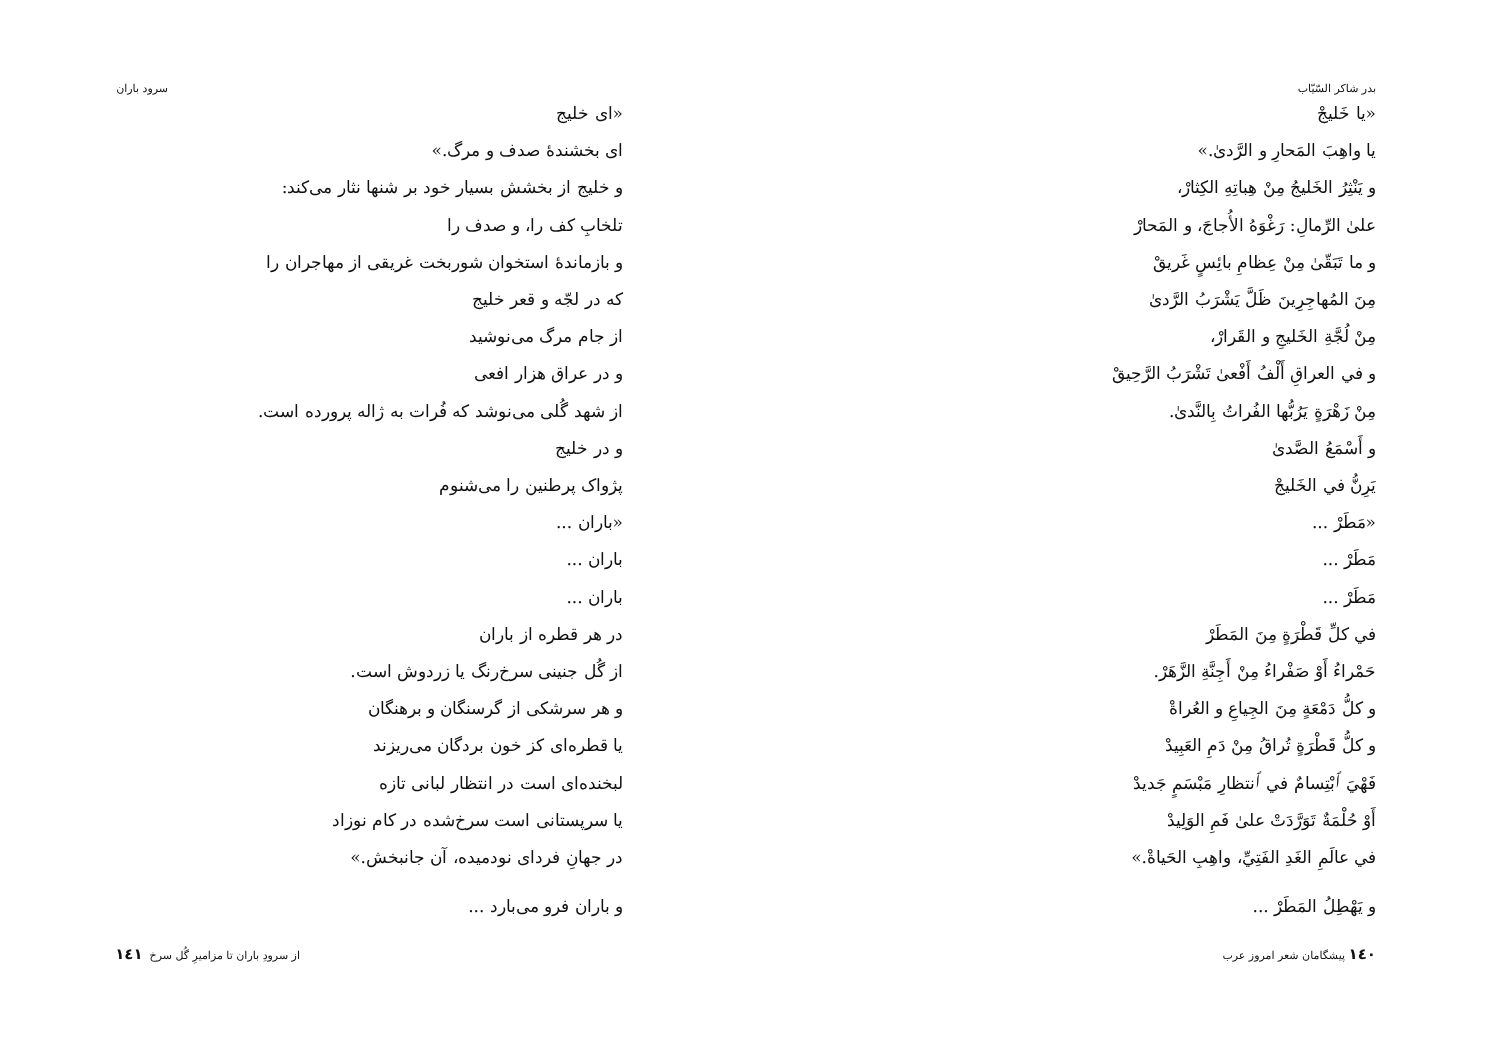بدر شاکر السّیّاب
«يا خَليجْ
يا واهِبَ المَحارِ و الرَّدىٰ.»
و يَنْثِرُ الخَليجُ مِنْ هِباتِهِ الكِثارْ،
علىٰ الرِّمالِ: رَغْوَهُ الأُجاجَ، و المَحارْ
و ما تَبَقّىٰ مِنْ عِظامِ بائِسٍ غَريقْ
مِنَ المُهاجِرِينَ ظَلَّ يَشْرَبُ الرَّدىٰ
مِنْ لُجَّةِ الخَليجِ و القَرارْ،
و في العراقِ أَلْفُ أَفْعىٰ تَشْرَبُ الرَّحِيقْ
مِنْ زَهْرَةٍ يَرُبُّها الفُراتُ بِالنَّدىٰ.
و أَسْمَعُ الصَّدىٰ
يَرِنُّ في الخَليجْ
«مَطَرْ ...
مَطَرْ ...
مَطَرْ ...
في كلِّ قَطْرَةٍ مِنَ المَطَرْ
حَمْراءُ أَوْ صَفْراءُ مِنْ أَجِنَّةِ الزَّهَرْ.
و كلُّ دَمْعَةٍ مِنَ الجِياعِ و العُراةْ
و كلُّ قَطْرَةٍ تُراقُ مِنْ دَمِ العَبِيدْ
فَهْيَ ٱبْتِسامٌ في ٱنتظارِ مَبْسَمٍ جَديدْ
أَوْ حُلْمَةٌ تَوَرَّدَتْ علىٰ فَمِ الوَلِيدْ
في عالَمِ الغَدِ الفَتِيِّ، واهِبِ الحَياةْ.»
و يَهْطِلُ المَطَرْ ...
١٤٠ پیشگامان شعر امروز عرب
سرود باران
«ای خلیج
ای بخشندهٔ صدف و مرگ.»
و خلیج از بخشش بسیار خود بر شنها نثار می‌کند:
تلخابِ کف را، و صدف را
و بازماندهٔ استخوان شوربخت غریقی از مهاجران را
که در لجّه و قعر خلیج
از جام مرگ می‌نوشید
و در عراق هزار افعی
از شهد گُلی می‌نوشد که فُرات به ژاله پرورده است.
و در خلیج
پژواک پرطنین را می‌شنوم
«باران ...
باران ...
باران ...
در هر قطره از باران
از گُل جنینی سرخ‌رنگ یا زردوش است.
و هر سرشکی از گرسنگان و برهنگان
یا قطره‌ای کز خون بردگان می‌ریزند
لبخنده‌ای است در انتظار لبانی تازه
یا سرپستانی است سرخ‌شده در کام نوزاد
در جهانِ فردای نودمیده، آن جانبخش.»
و باران فرو می‌بارد ...
از سرودِ باران تا مزامیرِ گُل سرخ ١٤١